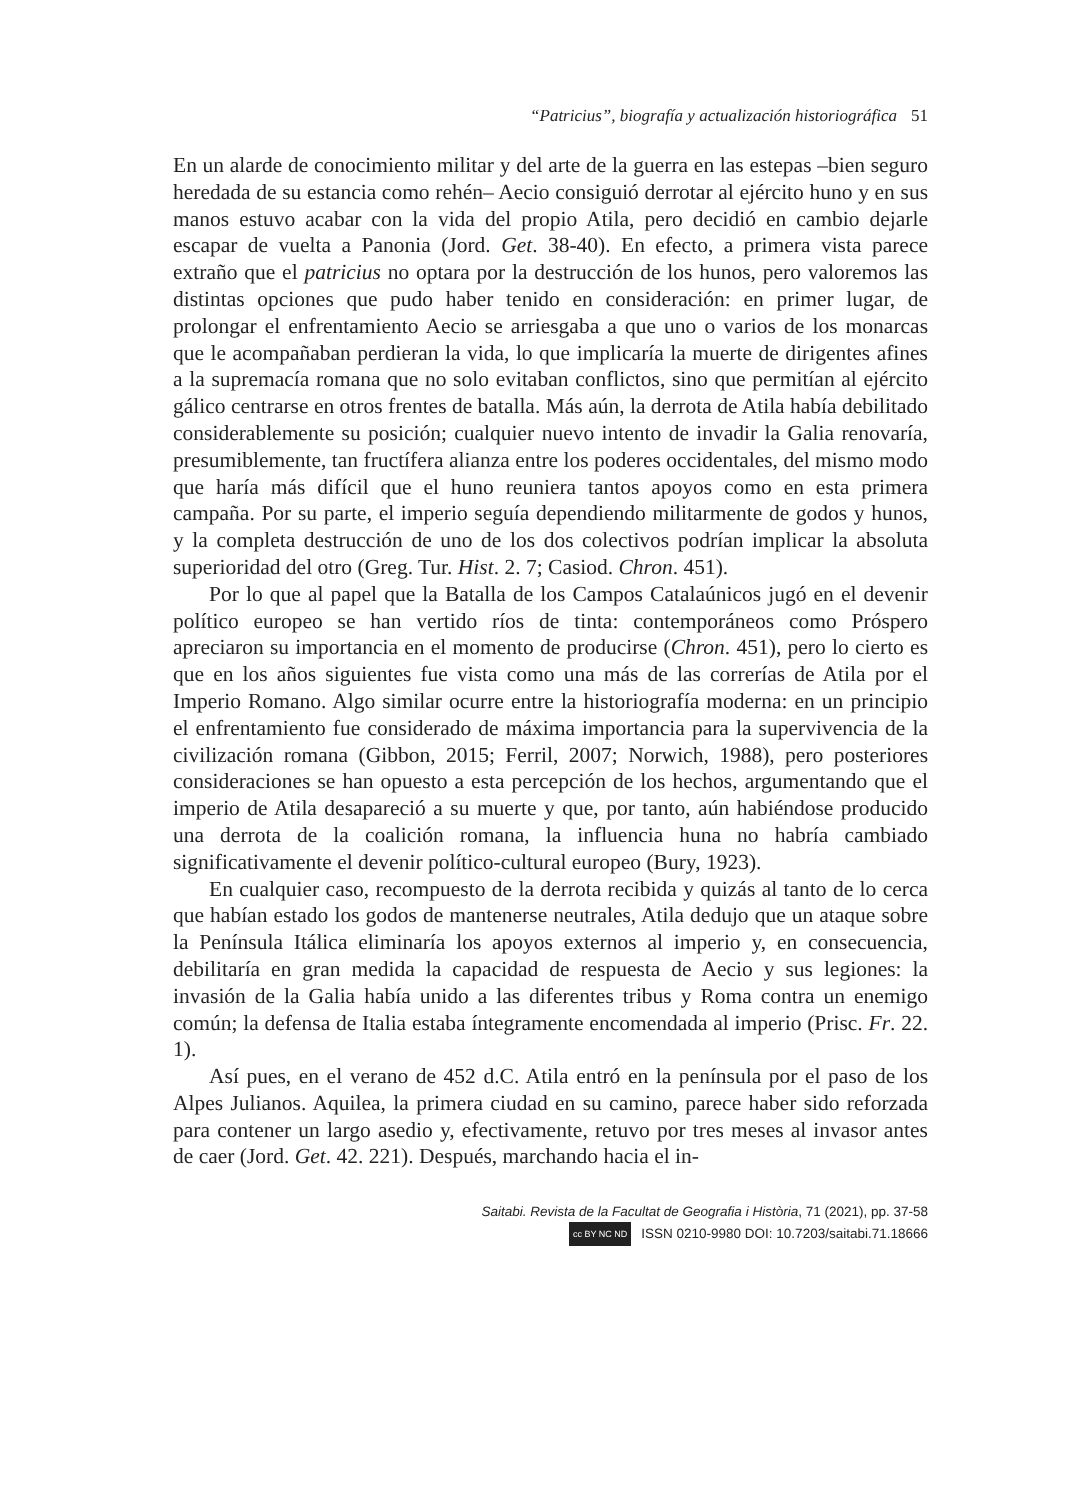“Patricius”, biografía y actualización historiográfica 51
En un alarde de conocimiento militar y del arte de la guerra en las estepas –bien seguro heredada de su estancia como rehén– Aecio consiguió derrotar al ejército huno y en sus manos estuvo acabar con la vida del propio Atila, pero decidió en cambio dejarle escapar de vuelta a Panonia (Jord. Get. 38-40). En efecto, a primera vista parece extraño que el patricius no optara por la destrucción de los hunos, pero valoremos las distintas opciones que pudo haber tenido en consideración: en primer lugar, de prolongar el enfrentamiento Aecio se arriesgaba a que uno o varios de los monarcas que le acompañaban perdieran la vida, lo que implicaría la muerte de dirigentes afines a la supremacía romana que no solo evitaban conflictos, sino que permitían al ejército gálico centrarse en otros frentes de batalla. Más aún, la derrota de Atila había debilitado considerablemente su posición; cualquier nuevo intento de invadir la Galia renovaría, presumiblemente, tan fructífera alianza entre los poderes occidentales, del mismo modo que haría más difícil que el huno reuniera tantos apoyos como en esta primera campaña. Por su parte, el imperio seguía dependiendo militarmente de godos y hunos, y la completa destrucción de uno de los dos colectivos podrían implicar la absoluta superioridad del otro (Greg. Tur. Hist. 2. 7; Casiod. Chron. 451).
Por lo que al papel que la Batalla de los Campos Catalaúnicos jugó en el devenir político europeo se han vertido ríos de tinta: contemporáneos como Próspero apreciaron su importancia en el momento de producirse (Chron. 451), pero lo cierto es que en los años siguientes fue vista como una más de las correrías de Atila por el Imperio Romano. Algo similar ocurre entre la historiografía moderna: en un principio el enfrentamiento fue considerado de máxima importancia para la supervivencia de la civilización romana (Gibbon, 2015; Ferril, 2007; Norwich, 1988), pero posteriores consideraciones se han opuesto a esta percepción de los hechos, argumentando que el imperio de Atila desapareció a su muerte y que, por tanto, aún habiéndose producido una derrota de la coalición romana, la influencia huna no habría cambiado significativamente el devenir político-cultural europeo (Bury, 1923).
En cualquier caso, recompuesto de la derrota recibida y quizás al tanto de lo cerca que habían estado los godos de mantenerse neutrales, Atila dedujo que un ataque sobre la Península Itálica eliminaría los apoyos externos al imperio y, en consecuencia, debilitaría en gran medida la capacidad de respuesta de Aecio y sus legiones: la invasión de la Galia había unido a las diferentes tribus y Roma contra un enemigo común; la defensa de Italia estaba íntegramente encomendada al imperio (Prisc. Fr. 22. 1).
Así pues, en el verano de 452 d.C. Atila entró en la península por el paso de los Alpes Julianos. Aquilea, la primera ciudad en su camino, parece haber sido reforzada para contener un largo asedio y, efectivamente, retuvo por tres meses al invasor antes de caer (Jord. Get. 42. 221). Después, marchando hacia el in-
Saitabi. Revista de la Facultat de Geografia i Història, 71 (2021), pp. 37-58
cc BY NC ND ISSN 0210-9980 DOI: 10.7203/saitabi.71.18666